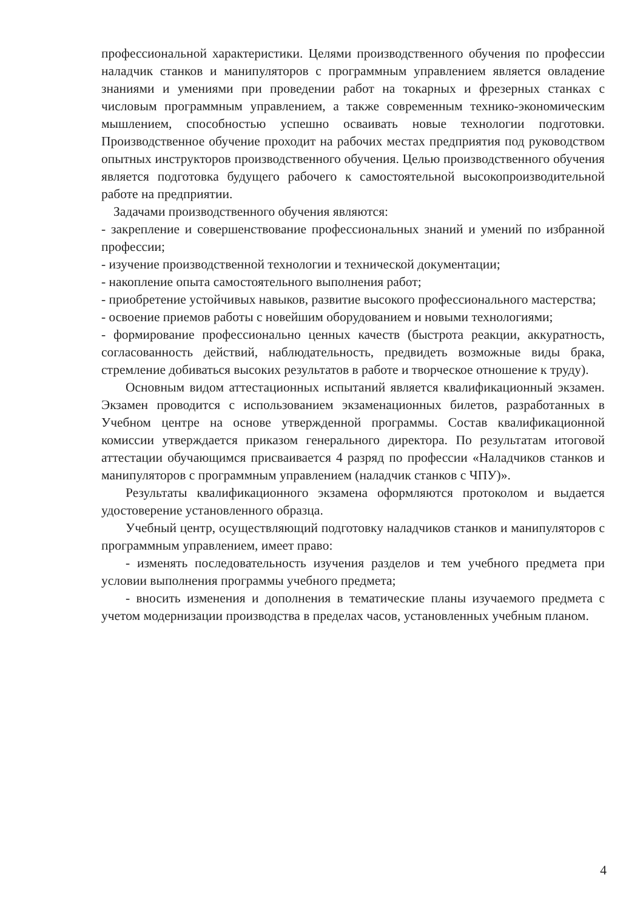профессиональной характеристики. Целями производственного обучения по профессии наладчик станков и манипуляторов с программным управлением является овладение знаниями и умениями при проведении работ на токарных и фрезерных станках с числовым программным управлением, а также современным технико-экономическим мышлением, способностью успешно осваивать новые технологии подготовки. Производственное обучение проходит на рабочих местах предприятия под руководством опытных инструкторов производственного обучения. Целью производственного обучения является подготовка будущего рабочего к самостоятельной высокопроизводительной работе на предприятии.
Задачами производственного обучения являются:
- закрепление и совершенствование профессиональных знаний и умений по избранной профессии;
- изучение производственной технологии и технической документации;
- накопление опыта самостоятельного выполнения работ;
- приобретение устойчивых навыков, развитие высокого профессионального мастерства;
- освоение приемов работы с новейшим оборудованием и новыми технологиями;
- формирование профессионально ценных качеств (быстрота реакции, аккуратность, согласованность действий, наблюдательность, предвидеть возможные виды брака, стремление добиваться высоких результатов в работе и творческое отношение к труду).
Основным видом аттестационных испытаний является квалификационный экзамен. Экзамен проводится с использованием экзаменационных билетов, разработанных в Учебном центре на основе утвержденной программы. Состав квалификационной комиссии утверждается приказом генерального директора. По результатам итоговой аттестации обучающимся присваивается 4 разряд по профессии «Наладчиков станков и манипуляторов с программным управлением (наладчик станков с ЧПУ)».
Результаты квалификационного экзамена оформляются протоколом и выдается удостоверение установленного образца.
Учебный центр, осуществляющий подготовку наладчиков станков и манипуляторов с программным управлением, имеет право:
- изменять последовательность изучения разделов и тем учебного предмета при условии выполнения программы учебного предмета;
- вносить изменения и дополнения в тематические планы изучаемого предмета с учетом модернизации производства в пределах часов, установленных учебным планом.
4